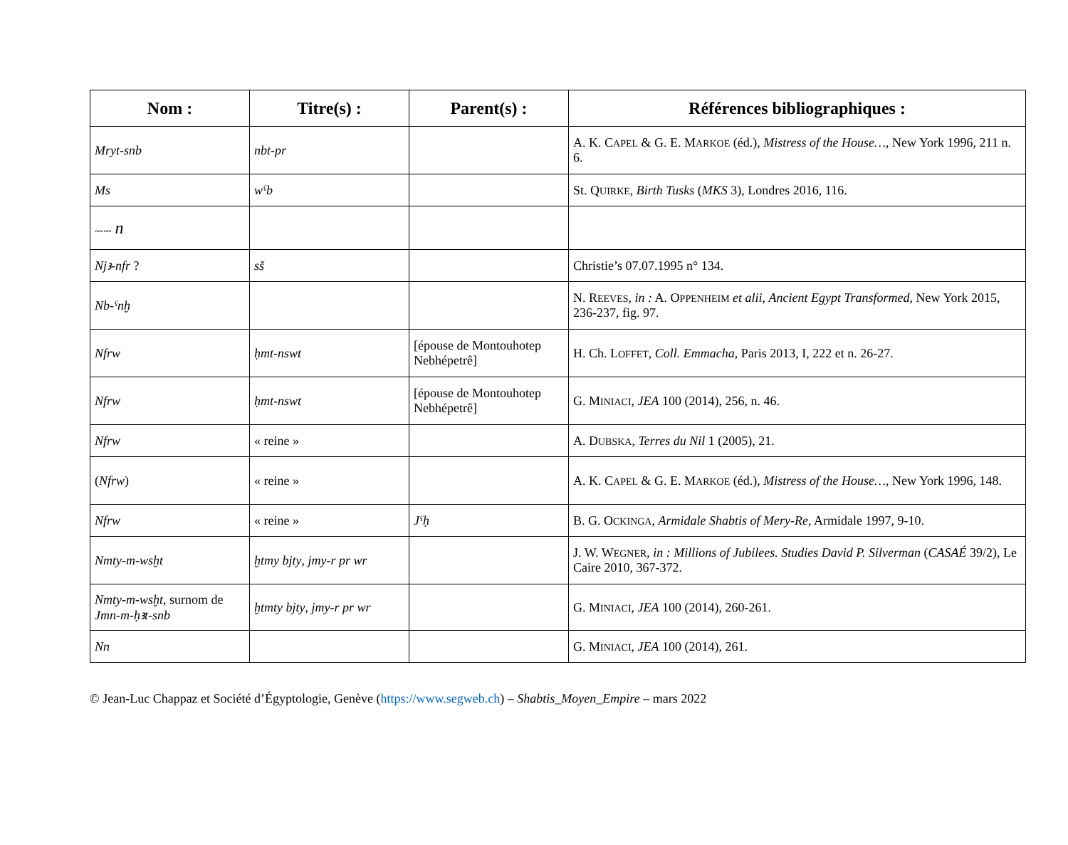| Nom : | Titre(s) : | Parent(s) : | Références bibliographiques : |
| --- | --- | --- | --- |
| Mryt-snb | nbt-pr | | A. K. C APEL & G. E. M ARKOE (éd.), Mistress of the House… , New York 1996, 211 n. 6. |
| Ms | wˁb | | St. Q UIRKE , Birth Tusks ( MKS 3), Londres 2016, 116. |
| 〰〰 n | | | |
| Njꜣ-nfr ? | sš | | Christie’s 07.07.1995 n° 134. |
| Nb-ˁnḫ | | | N. R EEVES , in : A. O PPENHEIM et alii , Ancient Egypt Transformed , New York 2015, 236-237, fig. 97. |
| Nfrw | ḥmt-nswt | [épouse de Montouhotep Nebhépetrê] | H. Ch. L OFFET , Coll. Emmacha , Paris 2013, I, 222 et n. 26-27. |
| Nfrw | ḥmt-nswt | [épouse de Montouhotep Nebhépetrê] | G. M INIACI , JEA 100 (2014), 256, n. 46. |
| Nfrw | « reine » | | A. D UBSKA , Terres du Nil 1 (2005), 21. |
| ( Nfrw ) | « reine » | | A. K. C APEL & G. E. M ARKOE (éd.), Mistress of the House… , New York 1996, 148. |
| Nfrw | « reine » | Jˁḥ | B. G. O CKINGA , Armidale Shabtis of Mery-Re , Armidale 1997, 9-10. |
| Nmty-m-wsḫt | ḫtmy bjty , jmy-r pr wr | | J. W. W EGNER , in : Millions of Jubilees. Studies David P. Silverman ( CASAÉ 39/2), Le Caire 2010, 367-372. |
| Nmty-m-wsḫt , surnom de Jmn-m-ḥꜣt-snb | ḫtmty bjty , jmy-r pr wr | | G. M INIACI , JEA 100 (2014), 260-261. |
| Nn | | | G. M INIACI , JEA 100 (2014), 261. |
© Jean-Luc Chappaz et Société d’Égyptologie, Genève (https://www.segweb.ch) – Shabtis_Moyen_Empire – mars 2022